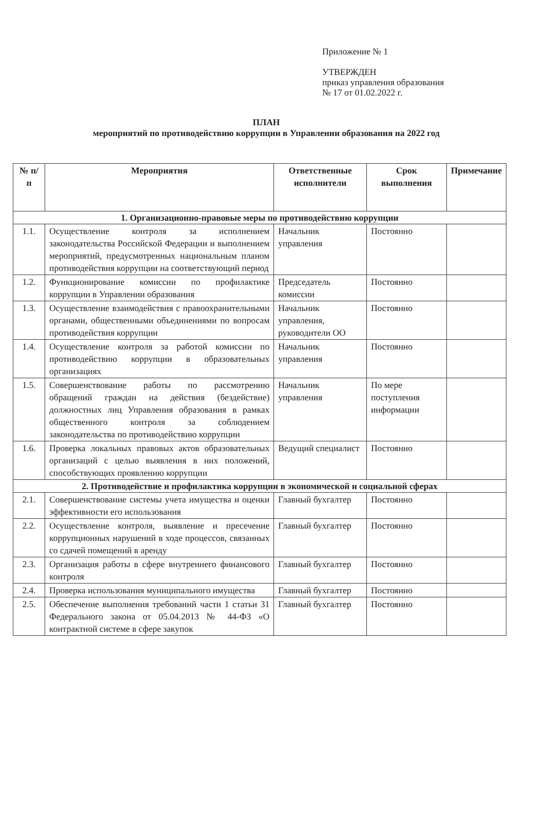Приложение № 1
УТВЕРЖДЕН
приказ управления образования
№ 17 от 01.02.2022 г.
ПЛАН
мероприятий по противодействию коррупции в Управлении образования на 2022 год
| № п/п | Мероприятия | Ответственные исполнители | Срок выполнения | Примечание |
| --- | --- | --- | --- | --- |
| 1. Организационно-правовые меры по противодействию коррупции | | | | |
| 1.1. | Осуществление контроля за исполнением законодательства Российской Федерации и выполнением мероприятий, предусмотренных национальным планом противодействия коррупции на соответствующий период | Начальник управления | Постоянно | |
| 1.2. | Функционирование комиссии по профилактике коррупции в Управлении образования | Председатель комиссии | Постоянно | |
| 1.3. | Осуществление взаимодействия с правоохранительными органами, общественными объединениями по вопросам противодействия коррупции | Начальник управления, руководители ОО | Постоянно | |
| 1.4. | Осуществление контроля за работой комиссии по противодействию коррупции в образовательных организациях | Начальник управления | Постоянно | |
| 1.5. | Совершенствование работы по рассмотрению обращений граждан на действия (бездействие) должностных лиц Управления образования в рамках общественного контроля за соблюдением законодательства по противодействию коррупции | Начальник управления | По мере поступления информации | |
| 1.6. | Проверка локальных правовых актов образовательных организаций с целью выявления в них положений, способствующих проявлению коррупции | Ведущий специалист | Постоянно | |
| 2. Противодействие и профилактика коррупции в экономической и социальной сферах | | | | |
| 2.1. | Совершенствование системы учета имущества и оценки эффективности его использования | Главный бухгалтер | Постоянно | |
| 2.2. | Осуществление контроля, выявление и пресечение коррупционных нарушений в ходе процессов, связанных со сдачей помещений в аренду | Главный бухгалтер | Постоянно | |
| 2.3. | Организация работы в сфере внутреннего финансового контроля | Главный бухгалтер | Постоянно | |
| 2.4. | Проверка использования муниципального имущества | Главный бухгалтер | Постоянно | |
| 2.5. | Обеспечение выполнения требований части 1 статьи 31 Федерального закона от 05.04.2013 № 44-ФЗ «О контрактной системе в сфере закупок | Главный бухгалтер | Постоянно | |